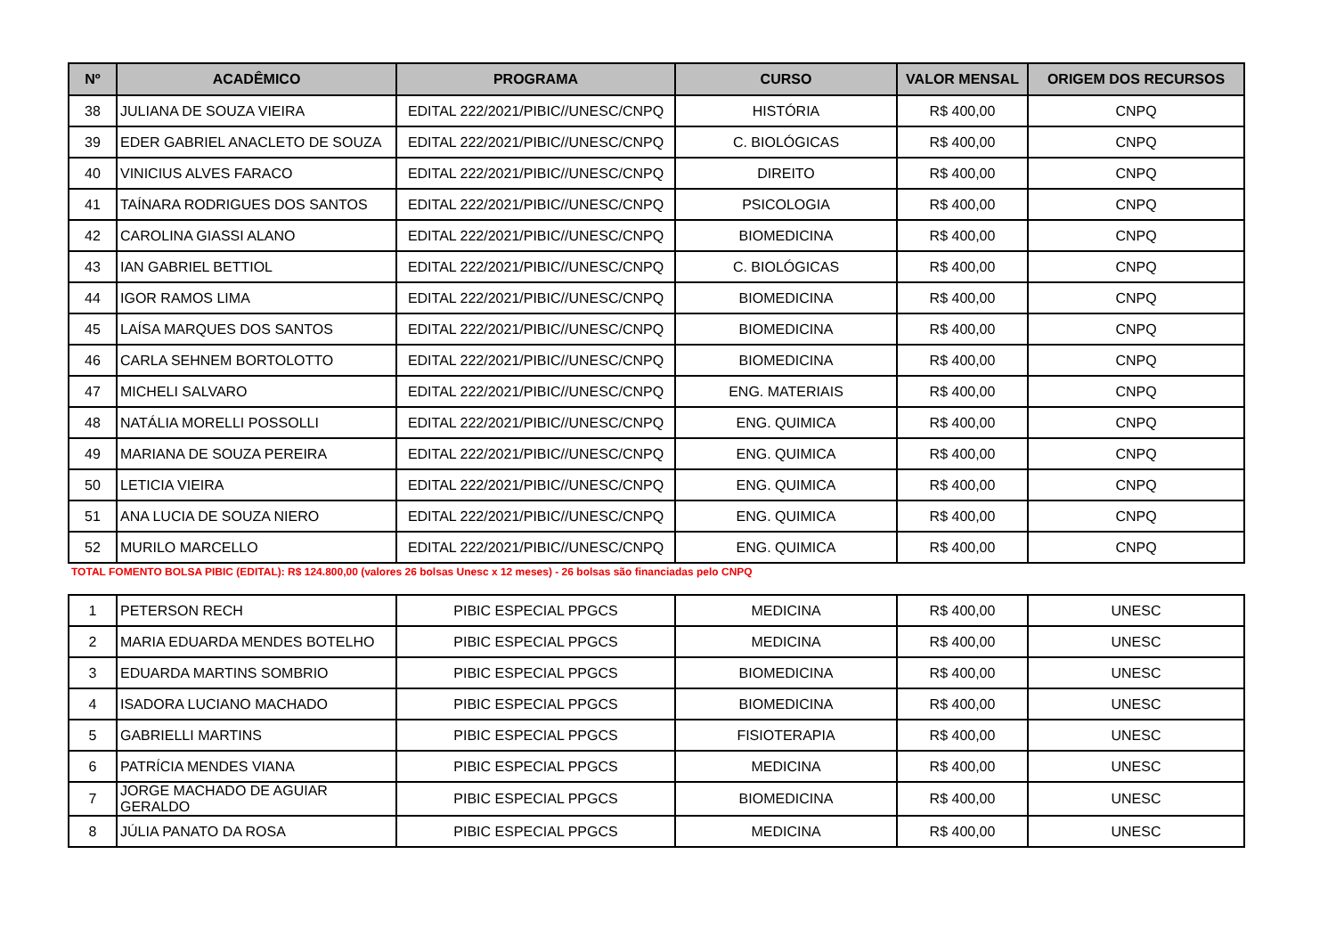| Nº | ACADÊMICO | PROGRAMA | CURSO | VALOR MENSAL | ORIGEM DOS RECURSOS |
| --- | --- | --- | --- | --- | --- |
| 38 | JULIANA DE SOUZA VIEIRA | EDITAL 222/2021/PIBIC//UNESC/CNPQ | HISTÓRIA | R$ 400,00 | CNPQ |
| 39 | EDER GABRIEL ANACLETO DE SOUZA | EDITAL 222/2021/PIBIC//UNESC/CNPQ | C. BIOLÓGICAS | R$ 400,00 | CNPQ |
| 40 | VINICIUS ALVES FARACO | EDITAL 222/2021/PIBIC//UNESC/CNPQ | DIREITO | R$ 400,00 | CNPQ |
| 41 | TAÍNARA RODRIGUES DOS SANTOS | EDITAL 222/2021/PIBIC//UNESC/CNPQ | PSICOLOGIA | R$ 400,00 | CNPQ |
| 42 | CAROLINA GIASSI ALANO | EDITAL 222/2021/PIBIC//UNESC/CNPQ | BIOMEDICINA | R$ 400,00 | CNPQ |
| 43 | IAN GABRIEL BETTIOL | EDITAL 222/2021/PIBIC//UNESC/CNPQ | C. BIOLÓGICAS | R$ 400,00 | CNPQ |
| 44 | IGOR RAMOS LIMA | EDITAL 222/2021/PIBIC//UNESC/CNPQ | BIOMEDICINA | R$ 400,00 | CNPQ |
| 45 | LAÍSA MARQUES DOS SANTOS | EDITAL 222/2021/PIBIC//UNESC/CNPQ | BIOMEDICINA | R$ 400,00 | CNPQ |
| 46 | CARLA SEHNEM BORTOLOTTO | EDITAL 222/2021/PIBIC//UNESC/CNPQ | BIOMEDICINA | R$ 400,00 | CNPQ |
| 47 | MICHELI SALVARO | EDITAL 222/2021/PIBIC//UNESC/CNPQ | ENG. MATERIAIS | R$ 400,00 | CNPQ |
| 48 | NATÁLIA MORELLI POSSOLLI | EDITAL 222/2021/PIBIC//UNESC/CNPQ | ENG. QUIMICA | R$ 400,00 | CNPQ |
| 49 | MARIANA DE SOUZA PEREIRA | EDITAL 222/2021/PIBIC//UNESC/CNPQ | ENG. QUIMICA | R$ 400,00 | CNPQ |
| 50 | LETICIA VIEIRA | EDITAL 222/2021/PIBIC//UNESC/CNPQ | ENG. QUIMICA | R$ 400,00 | CNPQ |
| 51 | ANA LUCIA DE SOUZA NIERO | EDITAL 222/2021/PIBIC//UNESC/CNPQ | ENG. QUIMICA | R$ 400,00 | CNPQ |
| 52 | MURILO MARCELLO | EDITAL 222/2021/PIBIC//UNESC/CNPQ | ENG. QUIMICA | R$ 400,00 | CNPQ |
TOTAL FOMENTO BOLSA PIBIC (EDITAL): R$ 124.800,00 (valores 26 bolsas Unesc x 12 meses) - 26 bolsas são financiadas pelo CNPQ
| 1 | PETERSON RECH | PIBIC ESPECIAL PPGCS | MEDICINA | R$ 400,00 | UNESC |
| 2 | MARIA EDUARDA MENDES BOTELHO | PIBIC ESPECIAL PPGCS | MEDICINA | R$ 400,00 | UNESC |
| 3 | EDUARDA MARTINS SOMBRIO | PIBIC ESPECIAL PPGCS | BIOMEDICINA | R$ 400,00 | UNESC |
| 4 | ISADORA LUCIANO MACHADO | PIBIC ESPECIAL PPGCS | BIOMEDICINA | R$ 400,00 | UNESC |
| 5 | GABRIELLI MARTINS | PIBIC ESPECIAL PPGCS | FISIOTERAPIA | R$ 400,00 | UNESC |
| 6 | PATRÍCIA MENDES VIANA | PIBIC ESPECIAL PPGCS | MEDICINA | R$ 400,00 | UNESC |
| 7 | JORGE MACHADO DE AGUIAR GERALDO | PIBIC ESPECIAL PPGCS | BIOMEDICINA | R$ 400,00 | UNESC |
| 8 | JÚLIA PANATO DA ROSA | PIBIC ESPECIAL PPGCS | MEDICINA | R$ 400,00 | UNESC |